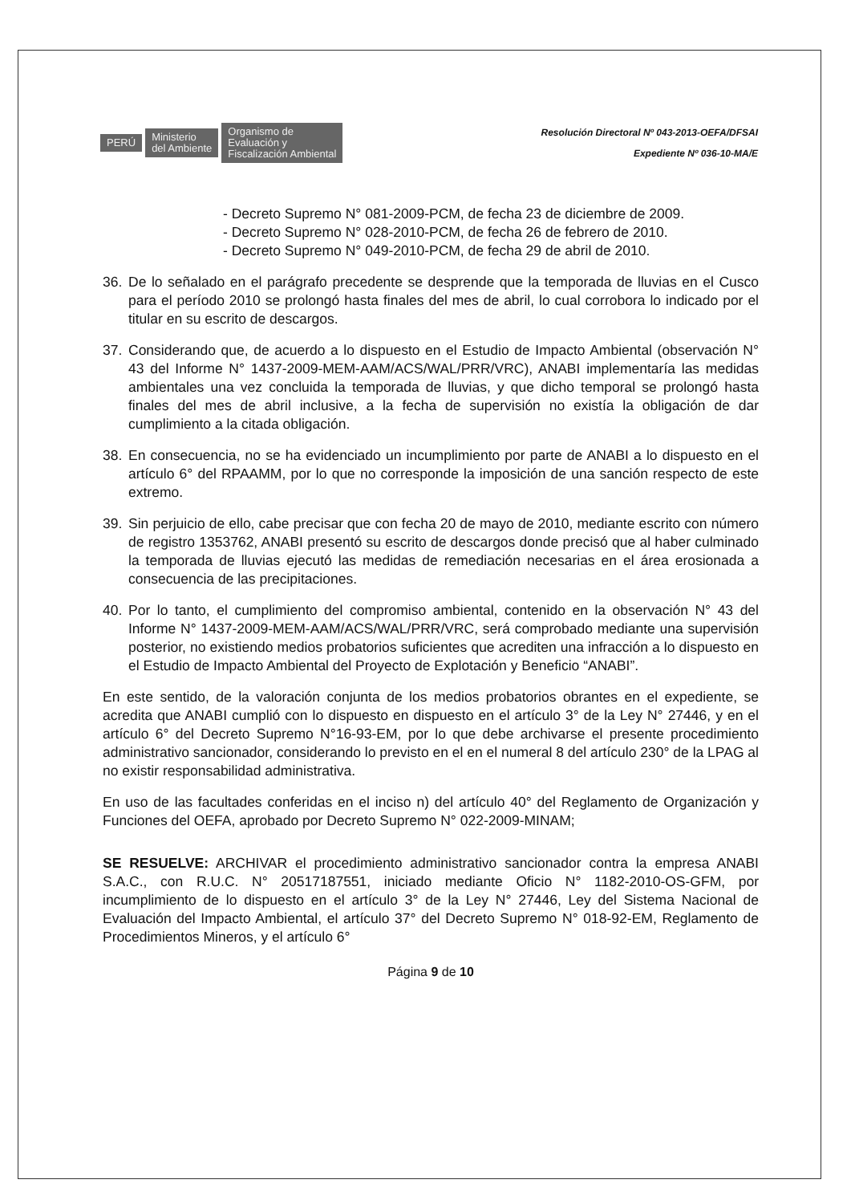PERÚ Ministerio
del Ambiente Organismo de
Evaluación y
Fiscalización Ambiental
Resolución Directoral Nº 043-2013-OEFA/DFSAI
Expediente Nº 036-10-MA/E
- Decreto Supremo N° 081-2009-PCM, de fecha 23 de diciembre de 2009.
- Decreto Supremo N° 028-2010-PCM, de fecha 26 de febrero de 2010.
- Decreto Supremo N° 049-2010-PCM, de fecha 29 de abril de 2010.
36. De lo señalado en el parágrafo precedente se desprende que la temporada de lluvias en el Cusco para el período 2010 se prolongó hasta finales del mes de abril, lo cual corrobora lo indicado por el titular en su escrito de descargos.
37. Considerando que, de acuerdo a lo dispuesto en el Estudio de Impacto Ambiental (observación N° 43 del Informe N° 1437-2009-MEM-AAM/ACS/WAL/PRR/VRC), ANABI implementaría las medidas ambientales una vez concluida la temporada de lluvias, y que dicho temporal se prolongó hasta finales del mes de abril inclusive, a la fecha de supervisión no existía la obligación de dar cumplimiento a la citada obligación.
38. En consecuencia, no se ha evidenciado un incumplimiento por parte de ANABI a lo dispuesto en el artículo 6° del RPAAMM, por lo que no corresponde la imposición de una sanción respecto de este extremo.
39. Sin perjuicio de ello, cabe precisar que con fecha 20 de mayo de 2010, mediante escrito con número de registro 1353762, ANABI presentó su escrito de descargos donde precisó que al haber culminado la temporada de lluvias ejecutó las medidas de remediación necesarias en el área erosionada a consecuencia de las precipitaciones.
40. Por lo tanto, el cumplimiento del compromiso ambiental, contenido en la observación N° 43 del Informe N° 1437-2009-MEM-AAM/ACS/WAL/PRR/VRC, será comprobado mediante una supervisión posterior, no existiendo medios probatorios suficientes que acrediten una infracción a lo dispuesto en el Estudio de Impacto Ambiental del Proyecto de Explotación y Beneficio “ANABI”.
En este sentido, de la valoración conjunta de los medios probatorios obrantes en el expediente, se acredita que ANABI cumplió con lo dispuesto en dispuesto en el artículo 3° de la Ley N° 27446, y en el artículo 6° del Decreto Supremo N°16-93-EM, por lo que debe archivarse el presente procedimiento administrativo sancionador, considerando lo previsto en el en el numeral 8 del artículo 230° de la LPAG al no existir responsabilidad administrativa.
En uso de las facultades conferidas en el inciso n) del artículo 40° del Reglamento de Organización y Funciones del OEFA, aprobado por Decreto Supremo N° 022-2009-MINAM;
SE RESUELVE: ARCHIVAR el procedimiento administrativo sancionador contra la empresa ANABI S.A.C., con R.U.C. N° 20517187551, iniciado mediante Oficio N° 1182-2010-OS-GFM, por incumplimiento de lo dispuesto en el artículo 3° de la Ley N° 27446, Ley del Sistema Nacional de Evaluación del Impacto Ambiental, el artículo 37° del Decreto Supremo N° 018-92-EM, Reglamento de Procedimientos Mineros, y el artículo 6°
Página 9 de 10